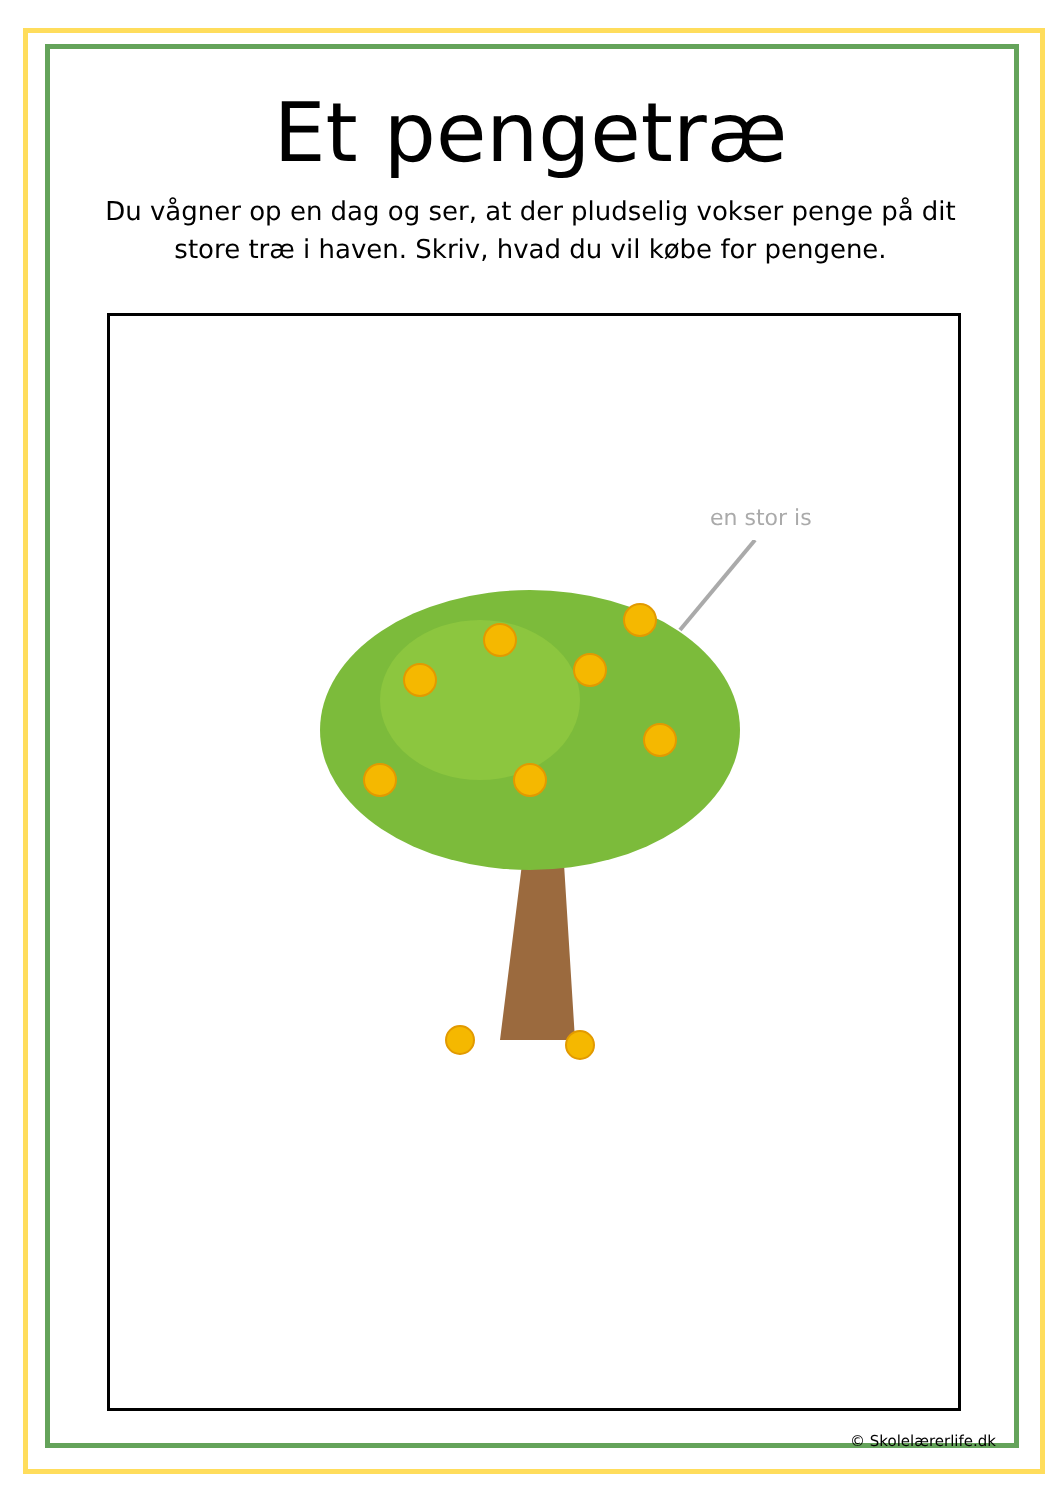Et pengetræ
Du vågner op en dag og ser, at der pludselig vokser penge på dit store træ i haven. Skriv, hvad du vil købe for pengene.
en stor is
© Skolelærerlife.dk